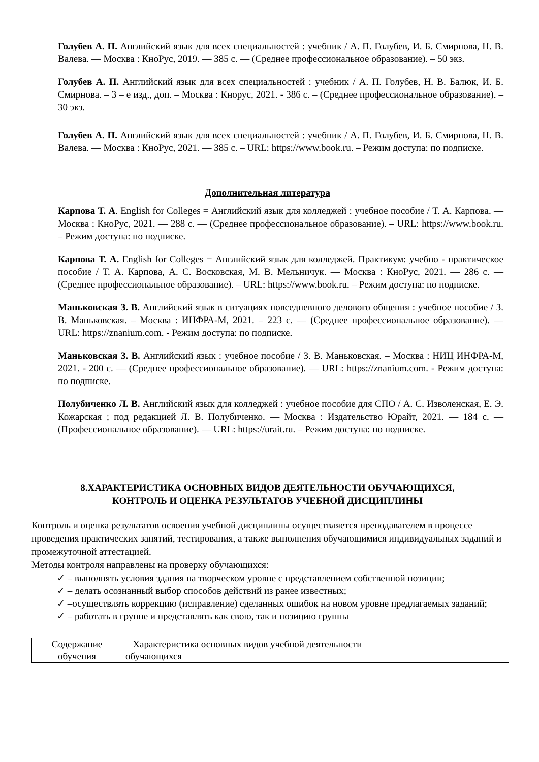Голубев А. П. Английский язык для всех специальностей : учебник / А. П. Голубев, И. Б. Смирнова, Н. В. Валева. — Москва : КноРус, 2019. — 385 с. — (Среднее профессиональное образование). – 50 экз.
Голубев А. П. Английский язык для всех специальностей : учебник / А. П. Голубев, Н. В. Балюк, И. Б. Смирнова. – 3 – е изд., доп. – Москва : Кнорус, 2021. - 386 с. – (Среднее профессиональное образование). – 30 экз.
Голубев А. П. Английский язык для всех специальностей : учебник / А. П. Голубев, И. Б. Смирнова, Н. В. Валева. — Москва : КноРус, 2021. — 385 с. – URL: https://www.book.ru. – Режим доступа: по подписке.
Дополнительная литература
Карпова Т. А. English for Colleges = Английский язык для колледжей : учебное пособие / Т. А. Карпова. — Москва : КноРус, 2021. — 288 с. — (Среднее профессиональное образование). – URL: https://www.book.ru. – Режим доступа: по подписке.
Карпова Т. А. English for Colleges = Английский язык для колледжей. Практикум: учебно - практическое пособие / Т. А. Карпова, А. С. Восковская, М. В. Мельничук. — Москва : КноРус, 2021. — 286 с. — (Среднее профессиональное образование). – URL: https://www.book.ru. – Режим доступа: по подписке.
Маньковская З. В. Английский язык в ситуациях повседневного делового общения : учебное пособие / З. В. Маньковская. – Москва : ИНФРА-М, 2021. – 223 с. — (Среднее профессиональное образование). — URL: https://znanium.com. - Режим доступа: по подписке.
Маньковская З. В. Английский язык : учебное пособие / З. В. Маньковская. – Москва : НИЦ ИНФРА-М, 2021. - 200 с. — (Среднее профессиональное образование). — URL: https://znanium.com. - Режим доступа: по подписке.
Полубиченко Л. В. Английский язык для колледжей : учебное пособие для СПО / А. С. Изволенская, Е. Э. Кожарская ; под редакцией Л. В. Полубиченко. — Москва : Издательство Юрайт, 2021. — 184 с. — (Профессиональное образование). — URL: https://urait.ru. – Режим доступа: по подписке.
8.ХАРАКТЕРИСТИКА ОСНОВНЫХ ВИДОВ ДЕЯТЕЛЬНОСТИ ОБУЧАЮЩИХСЯ,
КОНТРОЛЬ И ОЦЕНКА РЕЗУЛЬТАТОВ УЧЕБНОЙ ДИСЦИПЛИНЫ
Контроль и оценка результатов освоения учебной дисциплины осуществляется преподавателем в процессе проведения практических занятий, тестирования, а также выполнения обучающимися индивидуальных заданий и промежуточной аттестацией.
Методы контроля направлены на проверку обучающихся:
✓ – выполнять условия здания на творческом уровне с представлением собственной позиции;
✓ – делать осознанный выбор способов действий из ранее известных;
✓ –осуществлять коррекцию (исправление) сделанных ошибок на новом уровне предлагаемых заданий;
✓ – работать в группе и представлять как свою, так и позицию группы
| Содержание обучения | Характеристика основных видов учебной деятельности обучающихся | |